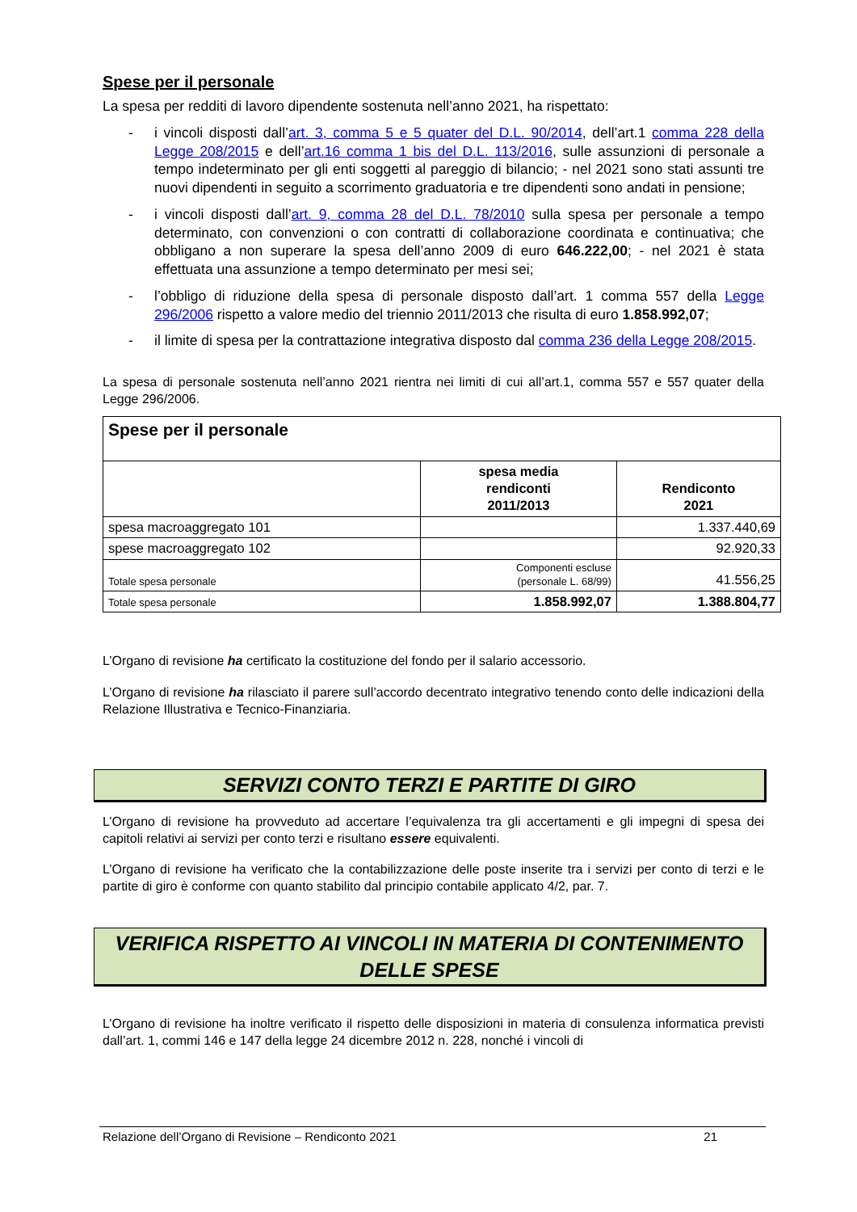Spese per il personale
La spesa per redditi di lavoro dipendente sostenuta nell’anno 2021, ha rispettato:
- i vincoli disposti dall’art. 3, comma 5 e 5 quater del D.L. 90/2014, dell’art.1 comma 228 della Legge 208/2015 e dell’art.16 comma 1 bis del D.L. 113/2016, sulle assunzioni di personale a tempo indeterminato per gli enti soggetti al pareggio di bilancio; - nel 2021 sono stati assunti tre nuovi dipendenti in seguito a scorrimento graduatoria e tre dipendenti sono andati in pensione;
- i vincoli disposti dall’art. 9, comma 28 del D.L. 78/2010 sulla spesa per personale a tempo determinato, con convenzioni o con contratti di collaborazione coordinata e continuativa; che obbligano a non superare la spesa dell’anno 2009 di euro 646.222,00; - nel 2021 è stata effettuata una assunzione a tempo determinato per mesi sei;
- l’obbligo di riduzione della spesa di personale disposto dall’art. 1 comma 557 della Legge 296/2006 rispetto a valore medio del triennio 2011/2013 che risulta di euro 1.858.992,07;
- il limite di spesa per la contrattazione integrativa disposto dal comma 236 della Legge 208/2015.
La spesa di personale sostenuta nell’anno 2021 rientra nei limiti di cui all’art.1, comma 557 e 557 quater della Legge 296/2006.
| Spese per il personale | | |
| --- | --- | --- |
| | spesa media rendiconti 2011/2013 | Rendiconto 2021 |
| spesa macroaggregato 101 | | 1.337.440,69 |
| spese macroaggregato 102 | | 92.920,33 |
| Totale spesa personale | Componenti escluse (personale L. 68/99) | 41.556,25 |
| Totale spesa personale | 1.858.992,07 | 1.388.804,77 |
L’Organo di revisione ha certificato la costituzione del fondo per il salario accessorio.
L’Organo di revisione ha rilasciato il parere sull’accordo decentrato integrativo tenendo conto delle indicazioni della Relazione Illustrativa e Tecnico-Finanziaria.
SERVIZI CONTO TERZI E PARTITE DI GIRO
L’Organo di revisione ha provveduto ad accertare l’equivalenza tra gli accertamenti e gli impegni di spesa dei capitoli relativi ai servizi per conto terzi e risultano essere equivalenti.
L’Organo di revisione ha verificato che la contabilizzazione delle poste inserite tra i servizi per conto di terzi e le partite di giro è conforme con quanto stabilito dal principio contabile applicato 4/2, par. 7.
VERIFICA RISPETTO AI VINCOLI IN MATERIA DI CONTENIMENTO DELLE SPESE
L’Organo di revisione ha inoltre verificato il rispetto delle disposizioni in materia di consulenza informatica previsti dall’art. 1, commi 146 e 147 della legge 24 dicembre 2012 n. 228, nonché i vincoli di
Relazione dell’Organo di Revisione – Rendiconto 2021 21